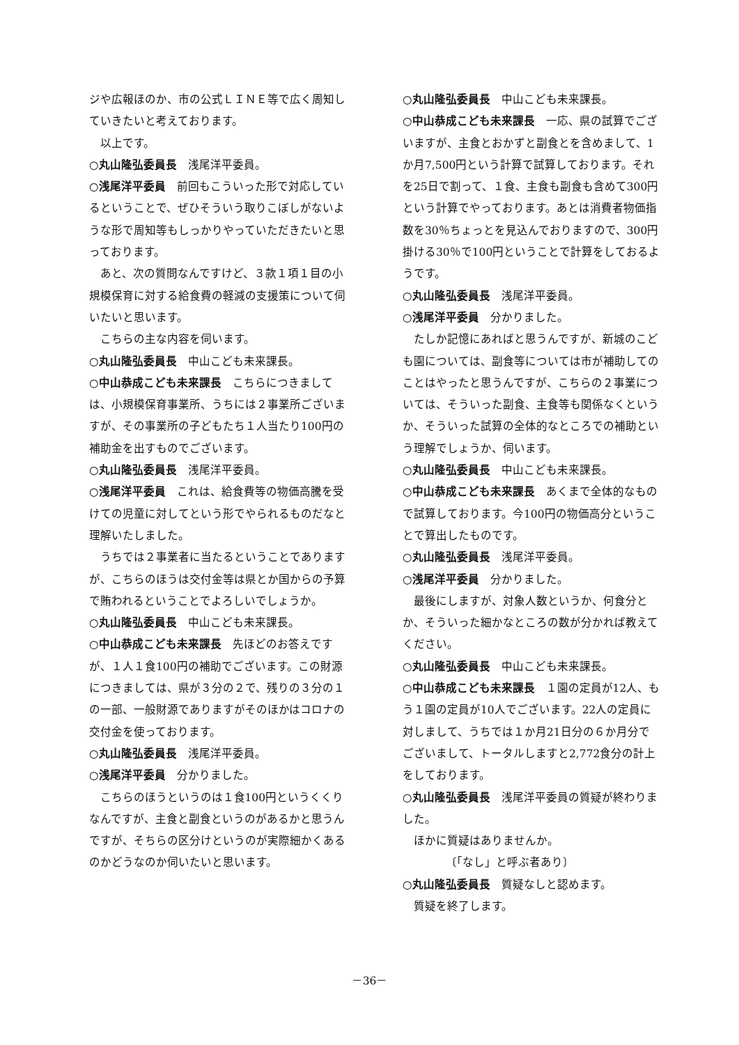ジや広報ほのか、市の公式ＬＩＮＥ等で広く周知していきたいと考えております。
以上です。
○丸山隆弘委員長　浅尾洋平委員。
○浅尾洋平委員　前回もこういった形で対応しているということで、ぜひそういう取りこぼしがないような形で周知等もしっかりやっていただきたいと思っております。
あと、次の質問なんですけど、３款１項１目の小規模保育に対する給食費の軽減の支援策について伺いたいと思います。
こちらの主な内容を伺います。
○丸山隆弘委員長　中山こども未来課長。
○中山恭成こども未来課長　こちらにつきましては、小規模保育事業所、うちには２事業所ございますが、その事業所の子どもたち１人当たり100円の補助金を出すものでございます。
○丸山隆弘委員長　浅尾洋平委員。
○浅尾洋平委員　これは、給食費等の物価高騰を受けての児童に対してという形でやられるものだなと理解いたしました。
うちでは２事業者に当たるということでありますが、こちらのほうは交付金等は県とか国からの予算で賄われるということでよろしいでしょうか。
○丸山隆弘委員長　中山こども未来課長。
○中山恭成こども未来課長　先ほどのお答えですが、１人１食100円の補助でございます。この財源につきましては、県が３分の２で、残りの３分の１の一部、一般財源でありますがそのほかはコロナの交付金を使っております。
○丸山隆弘委員長　浅尾洋平委員。
○浅尾洋平委員　分かりました。
こちらのほうというのは１食100円というくくりなんですが、主食と副食というのがあるかと思うんですが、そちらの区分けというのが実際細かくあるのかどうなのか伺いたいと思います。
○丸山隆弘委員長　中山こども未来課長。
○中山恭成こども未来課長　一応、県の試算でございますが、主食とおかずと副食とを含めまして、1か月7,500円という計算で試算しております。それを25日で割って、１食、主食も副食も含めて300円という計算でやっております。あとは消費者物価指数を30％ちょっとを見込んでおりますので、300円掛ける30％で100円ということで計算をしておるようです。
○丸山隆弘委員長　浅尾洋平委員。
○浅尾洋平委員　分かりました。
たしか記憶にあればと思うんですが、新城のこども園については、副食等については市が補助してのことはやったと思うんですが、こちらの２事業については、そういった副食、主食等も関係なくというか、そういった試算の全体的なところでの補助という理解でしょうか、伺います。
○丸山隆弘委員長　中山こども未来課長。
○中山恭成こども未来課長　あくまで全体的なもので試算しております。今100円の物価高分ということで算出したものです。
○丸山隆弘委員長　浅尾洋平委員。
○浅尾洋平委員　分かりました。
最後にしますが、対象人数というか、何食分とか、そういった細かなところの数が分かれば教えてください。
○丸山隆弘委員長　中山こども未来課長。
○中山恭成こども未来課長　１園の定員が12人、もう１園の定員が10人でございます。22人の定員に対しまして、うちでは１か月21日分の６か月分でございまして、トータルしますと2,772食分の計上をしております。
○丸山隆弘委員長　浅尾洋平委員の質疑が終わりました。
ほかに質疑はありませんか。
〔「なし」と呼ぶ者あり〕
○丸山隆弘委員長　質疑なしと認めます。
質疑を終了します。
－36－